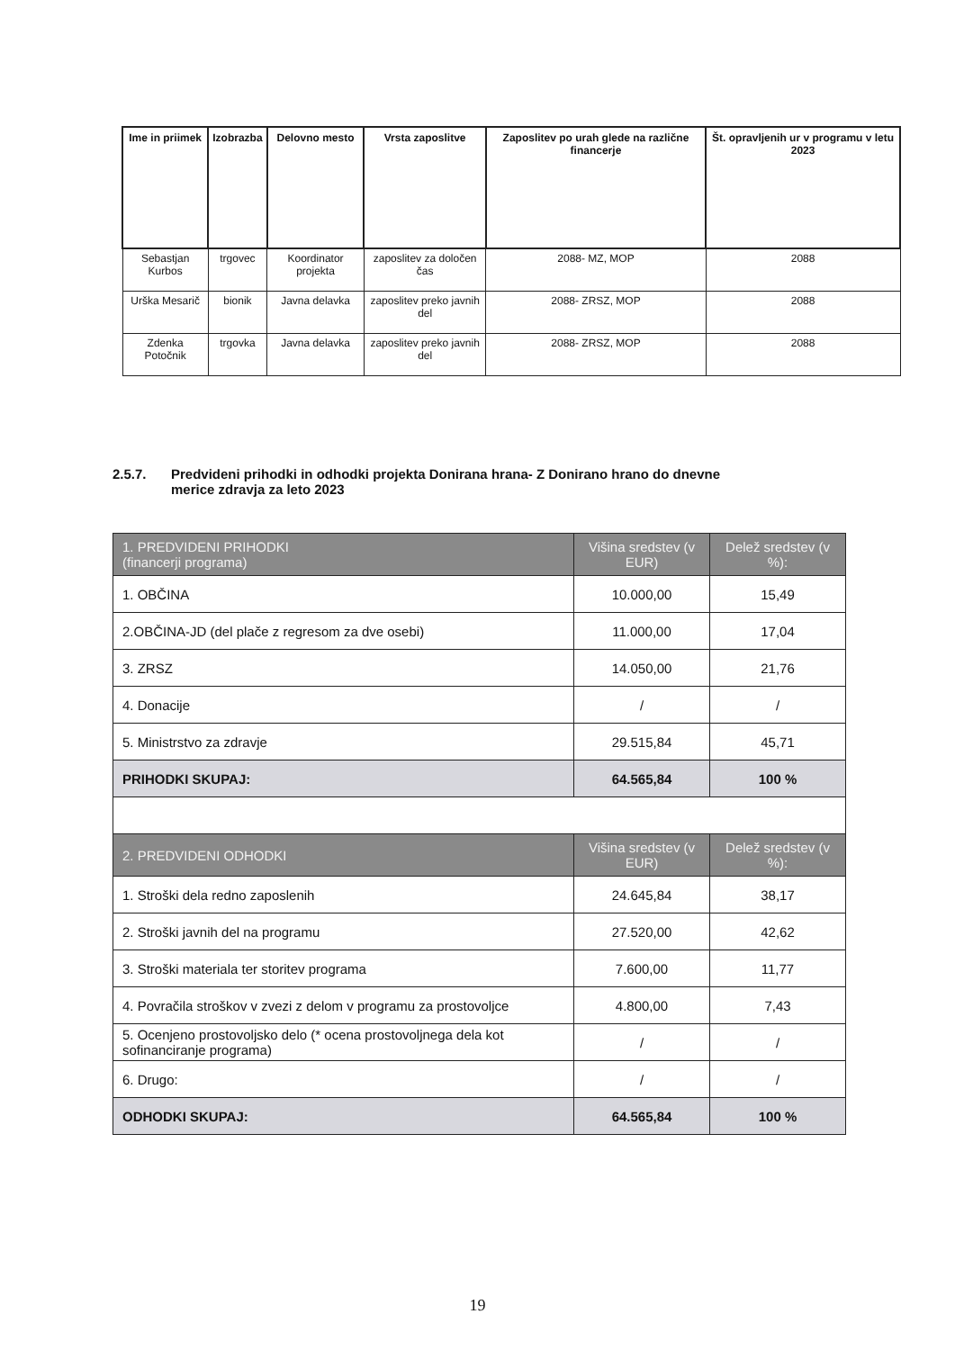| Ime in priimek | Izobrazba | Delovno mesto | Vrsta zaposlitve | Zaposlitev po urah glede na različne financerje | Št. opravljenih ur v programu v letu 2023 |
| --- | --- | --- | --- | --- | --- |
| Sebastjan Kurbos | trgovec | Koordinator projekta | zaposlitev za določen čas | 2088- MZ, MOP | 2088 |
| Urška Mesarič | bionik | Javna delavka | zaposlitev preko javnih del | 2088- ZRSZ, MOP | 2088 |
| Zdenka Potočnik | trgovka | Javna delavka | zaposlitev preko javnih del | 2088- ZRSZ, MOP | 2088 |
2.5.7. Predvideni prihodki in odhodki projekta Donirana hrana- Z Donirano hrano do dnevne
merice zdravja za leto 2023
| 1. PREDVIDENI PRIHODKI (financerji programa) | Višina sredstev (v EUR) | Delež sredstev (v %): |
| 1. OBČINA | 10.000,00 | 15,49 |
| 2.OBČINA-JD (del plače z regresom za dve osebi) | 11.000,00 | 17,04 |
| 3. ZRSZ | 14.050,00 | 21,76 |
| 4. Donacije | / | / |
| 5. Ministrstvo za zdravje | 29.515,84 | 45,71 |
| PRIHODKI SKUPAJ: | 64.565,84 | 100 % |
| 2. PREDVIDENI ODHODKI | Višina sredstev (v EUR) | Delež sredstev (v %): |
| 1. Stroški dela redno zaposlenih | 24.645,84 | 38,17 |
| 2. Stroški javnih del na programu | 27.520,00 | 42,62 |
| 3. Stroški materiala ter storitev programa | 7.600,00 | 11,77 |
| 4. Povračila stroškov v zvezi z delom v programu za prostovoljce | 4.800,00 | 7,43 |
| 5. Ocenjeno prostovoljsko delo (* ocena prostovoljnega dela kot sofinanciranje programa) | / | / |
| 6. Drugo: | / | / |
| ODHODKI SKUPAJ: | 64.565,84 | 100 % |
19